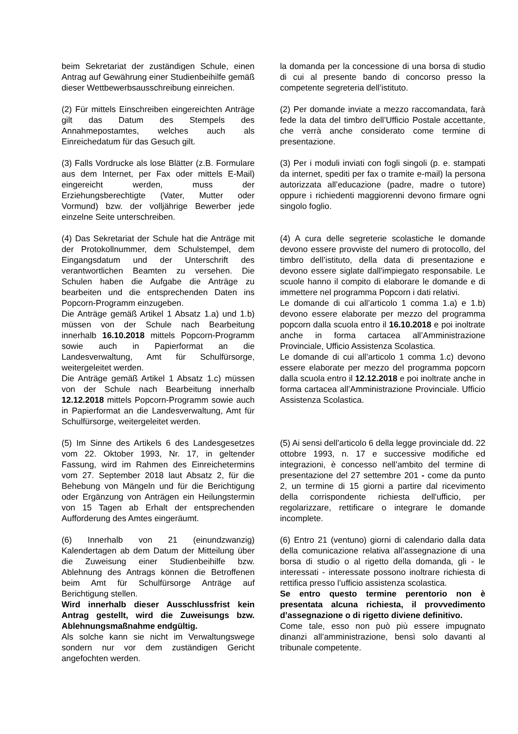beim Sekretariat der zuständigen Schule, einen Antrag auf Gewährung einer Studienbeihilfe gemäß dieser Wettbewerbsausschreibung einreichen.
la domanda per la concessione di una borsa di studio di cui al presente bando di concorso presso la competente segreteria dell’istituto.
(2) Für mittels Einschreiben eingereichten Anträge gilt das Datum des Stempels des Annahmepostamtes, welches auch als Einreichedatum für das Gesuch gilt.
(2) Per domande inviate a mezzo raccomandata, farà fede la data del timbro dell’Ufficio Postale accettante, che verrà anche considerato come termine di presentazione.
(3) Falls Vordrucke als lose Blätter (z.B. Formulare aus dem Internet, per Fax oder mittels E-Mail) eingereicht werden, muss der Erziehungsberechtigte (Vater, Mutter oder Vormund) bzw. der volljährige Bewerber jede einzelne Seite unterschreiben.
(3) Per i moduli inviati con fogli singoli (p. e. stampati da internet, spediti per fax o tramite e-mail) la persona autorizzata all’educazione (padre, madre o tutore) oppure i richiedenti maggiorenni devono firmare ogni singolo foglio.
(4) Das Sekretariat der Schule hat die Anträge mit der Protokollnummer, dem Schulstempel, dem Eingangsdatum und der Unterschrift des verantwortlichen Beamten zu versehen. Die Schulen haben die Aufgabe die Anträge zu bearbeiten und die entsprechenden Daten ins Popcorn-Programm einzugeben.
Die Anträge gemäß Artikel 1 Absatz 1.a) und 1.b) müssen von der Schule nach Bearbeitung innerhalb 16.10.2018 mittels Popcorn-Programm sowie auch in Papierformat an die Landesverwaltung, Amt für Schulfürsorge, weitergeleitet werden.
Die Anträge gemäß Artikel 1 Absatz 1.c) müssen von der Schule nach Bearbeitung innerhalb 12.12.2018 mittels Popcorn-Programm sowie auch in Papierformat an die Landesverwaltung, Amt für Schulfürsorge, weitergeleitet werden.
(4) A cura delle segreterie scolastiche le domande devono essere provviste del numero di protocollo, del timbro dell’istituto, della data di presentazione e devono essere siglate dall'impiegato responsabile. Le scuole hanno il compito di elaborare le domande e di immettere nel programma Popcorn i dati relativi.
Le domande di cui all’articolo 1 comma 1.a) e 1.b) devono essere elaborate per mezzo del programma popcorn dalla scuola entro il 16.10.2018 e poi inoltrate anche in forma cartacea all’Amministrazione Provinciale, Ufficio Assistenza Scolastica.
Le domande di cui all’articolo 1 comma 1.c) devono essere elaborate per mezzo del programma popcorn dalla scuola entro il 12.12.2018 e poi inoltrate anche in forma cartacea all’Amministrazione Provinciale. Ufficio Assistenza Scolastica.
(5) Im Sinne des Artikels 6 des Landesgesetzes vom 22. Oktober 1993, Nr. 17, in geltender Fassung, wird im Rahmen des Einreichetermins vom 27. September 2018 laut Absatz 2, für die Behebung von Mängeln und für die Berichtigung oder Ergänzung von Anträgen ein Heilungstermin von 15 Tagen ab Erhalt der entsprechenden Aufforderung des Amtes eingeräumt.
(5) Ai sensi dell’articolo 6 della legge provinciale dd. 22 ottobre 1993, n. 17 e successive modifiche ed integrazioni, è concesso nell’ambito del termine di presentazione del 27 settembre 201 - come da punto 2, un termine di 15 giorni a partire dal ricevimento della corrispondente richiesta dell'ufficio, per regolarizzare, rettificare o integrare le domande incomplete.
(6) Innerhalb von 21 (einundzwanzig) Kalendertagen ab dem Datum der Mitteilung über die Zuweisung einer Studienbeihilfe bzw. Ablehnung des Antrags können die Betroffenen beim Amt für Schulfürsorge Anträge auf Berichtigung stellen.
Wird innerhalb dieser Ausschlussfrist kein Antrag gestellt, wird die Zuweisungs bzw. Ablehnungsmaßnahme endgültig.
Als solche kann sie nicht im Verwaltungswege sondern nur vor dem zuständigen Gericht angefochten werden.
(6) Entro 21 (ventuno) giorni di calendario dalla data della comunicazione relativa all’assegnazione di una borsa di studio o al rigetto della domanda, gli - le interessati - interessate possono inoltrare richiesta di rettifica presso l’ufficio assistenza scolastica.
Se entro questo termine perentorio non è presentata alcuna richiesta, il provvedimento d’assegnazione o di rigetto diviene definitivo.
Come tale, esso non può più essere impugnato dinanzi all’amministrazione, bensì solo davanti al tribunale competente.